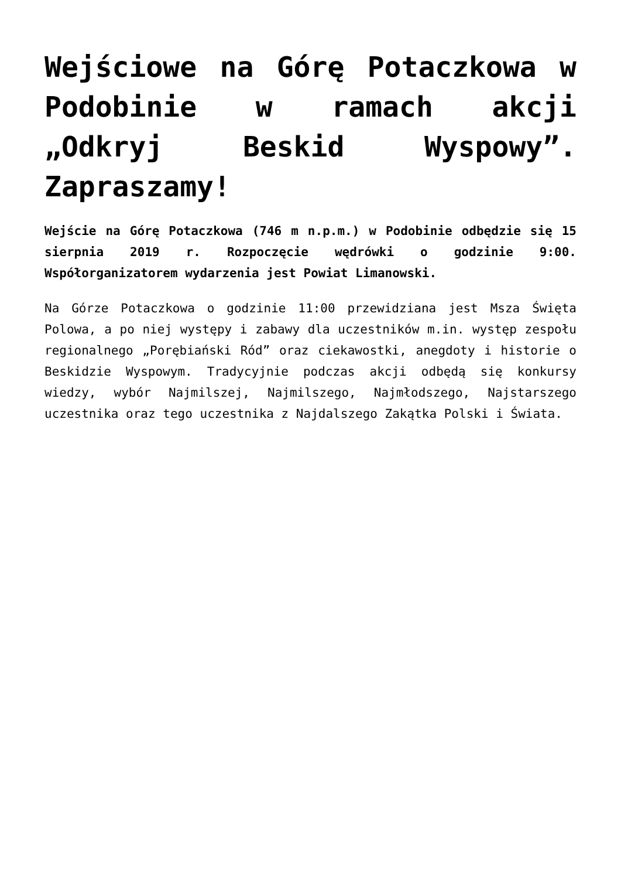Wejściowe na Górę Potaczkowa w Podobinie w ramach akcji „Odkryj Beskid Wyspowy”. Zapraszamy!
Wejście na Górę Potaczkowa (746 m n.p.m.) w Podobinie odbędzie się 15 sierpnia 2019 r. Rozpoczęcie wędrówki o godzinie 9:00. Współorganizatorem wydarzenia jest Powiat Limanowski.
Na Górze Potaczkowa o godzinie 11:00 przewidziana jest Msza Święta Polowa, a po niej występy i zabawy dla uczestników m.in. występ zespołu regionalnego „Porębiański Ród” oraz ciekawostki, anegdoty i historie o Beskidzie Wyspowym. Tradycyjnie podczas akcji odbędą się konkursy wiedzy, wybór Najmilszej, Najmilszego, Najmłodszego, Najstarszego uczestnika oraz tego uczestnika z Najdalszego Zakątka Polski i Świata.